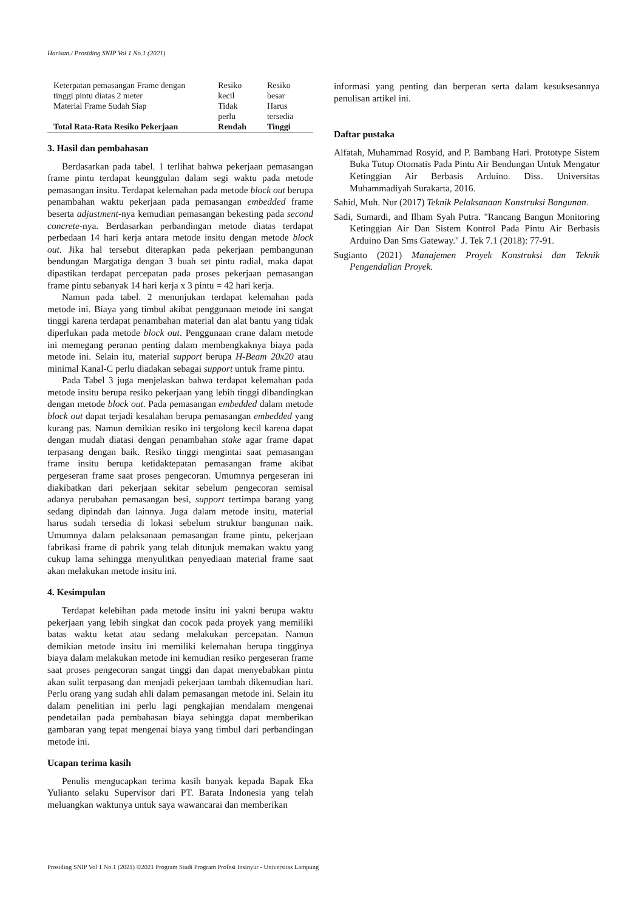Harisan./ Prosiding SNIP Vol 1 No.1 (2021)
| Keterpatan pemasangan Frame dengan tinggi pintu diatas 2 meter | Resiko kecil | Resiko besar |
| Material Frame Sudah Siap | Tidak perlu | Harus tersedia |
| Total Rata-Rata Resiko Pekerjaan | Rendah | Tinggi |
3. Hasil dan pembahasan
Berdasarkan pada tabel. 1 terlihat bahwa pekerjaan pemasangan frame pintu terdapat keunggulan dalam segi waktu pada metode pemasangan insitu. Terdapat kelemahan pada metode block out berupa penambahan waktu pekerjaan pada pemasangan embedded frame beserta adjustment-nya kemudian pemasangan bekesting pada second concrete-nya. Berdasarkan perbandingan metode diatas terdapat perbedaan 14 hari kerja antara metode insitu dengan metode block out. Jika hal tersebut diterapkan pada pekerjaan pembangunan bendungan Margatiga dengan 3 buah set pintu radial, maka dapat dipastikan terdapat percepatan pada proses pekerjaan pemasangan frame pintu sebanyak 14 hari kerja x 3 pintu = 42 hari kerja.
Namun pada tabel. 2 menunjukan terdapat kelemahan pada metode ini. Biaya yang timbul akibat penggunaan metode ini sangat tinggi karena terdapat penambahan material dan alat bantu yang tidak diperlukan pada metode block out. Penggunaan crane dalam metode ini memegang peranan penting dalam membengkaknya biaya pada metode ini. Selain itu, material support berupa H-Beam 20x20 atau minimal Kanal-C perlu diadakan sebagai support untuk frame pintu.
Pada Tabel 3 juga menjelaskan bahwa terdapat kelemahan pada metode insitu berupa resiko pekerjaan yang lebih tinggi dibandingkan dengan metode block out. Pada pemasangan embedded dalam metode block out dapat terjadi kesalahan berupa pemasangan embedded yang kurang pas. Namun demikian resiko ini tergolong kecil karena dapat dengan mudah diatasi dengan penambahan stake agar frame dapat terpasang dengan baik. Resiko tinggi mengintai saat pemasangan frame insitu berupa ketidaktepatan pemasangan frame akibat pergeseran frame saat proses pengecoran. Umumnya pergeseran ini diakibatkan dari pekerjaan sekitar sebelum pengecoran semisal adanya perubahan pemasangan besi, support tertimpa barang yang sedang dipindah dan lainnya. Juga dalam metode insitu, material harus sudah tersedia di lokasi sebelum struktur bangunan naik. Umumnya dalam pelaksanaan pemasangan frame pintu, pekerjaan fabrikasi frame di pabrik yang telah ditunjuk memakan waktu yang cukup lama sehingga menyulitkan penyediaan material frame saat akan melakukan metode insitu ini.
4. Kesimpulan
Terdapat kelebihan pada metode insitu ini yakni berupa waktu pekerjaan yang lebih singkat dan cocok pada proyek yang memiliki batas waktu ketat atau sedang melakukan percepatan. Namun demikian metode insitu ini memiliki kelemahan berupa tingginya biaya dalam melakukan metode ini kemudian resiko pergeseran frame saat proses pengecoran sangat tinggi dan dapat menyebabkan pintu akan sulit terpasang dan menjadi pekerjaan tambah dikemudian hari. Perlu orang yang sudah ahli dalam pemasangan metode ini. Selain itu dalam penelitian ini perlu lagi pengkajian mendalam mengenai pendetailan pada pembahasan biaya sehingga dapat memberikan gambaran yang tepat mengenai biaya yang timbul dari perbandingan metode ini.
Ucapan terima kasih
Penulis mengucapkan terima kasih banyak kepada Bapak Eka Yulianto selaku Supervisor dari PT. Barata Indonesia yang telah meluangkan waktunya untuk saya wawancarai dan memberikan
informasi yang penting dan berperan serta dalam kesuksesannya penulisan artikel ini.
Daftar pustaka
Alfatah, Muhammad Rosyid, and P. Bambang Hari. Prototype Sistem Buka Tutup Otomatis Pada Pintu Air Bendungan Untuk Mengatur Ketinggian Air Berbasis Arduino. Diss. Universitas Muhammadiyah Surakarta, 2016.
Sahid, Muh. Nur (2017) Teknik Pelaksanaan Konstruksi Bangunan.
Sadi, Sumardi, and Ilham Syah Putra. "Rancang Bangun Monitoring Ketinggian Air Dan Sistem Kontrol Pada Pintu Air Berbasis Arduino Dan Sms Gateway." J. Tek 7.1 (2018): 77-91.
Sugianto (2021) Manajemen Proyek Konstruksi dan Teknik Pengendalian Proyek.
Prosiding SNIP Vol 1 No.1 (2021) ©2021 Program Studi Program Profesi Insinyur - Universitas Lampung